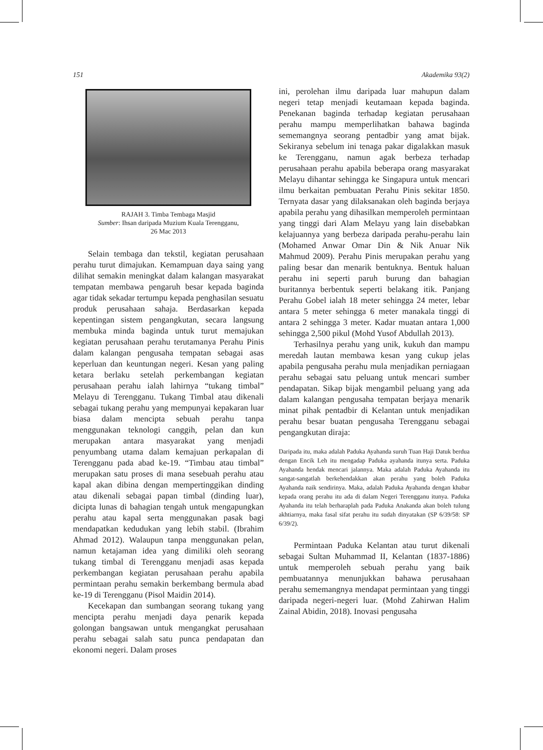151 Akademika 93(2)
RAJAH 3. Timba Tembaga Masjid
Sumber: Ihsan daripada Muzium Kuala Terengganu,
26 Mac 2013
Selain tembaga dan tekstil, kegiatan perusahaan perahu turut dimajukan. Kemampuan daya saing yang dilihat semakin meningkat dalam kalangan masyarakat tempatan membawa pengaruh besar kepada baginda agar tidak sekadar tertumpu kepada penghasilan sesuatu produk perusahaan sahaja. Berdasarkan kepada kepentingan sistem pengangkutan, secara langsung membuka minda baginda untuk turut memajukan kegiatan perusahaan perahu terutamanya Perahu Pinis dalam kalangan pengusaha tempatan sebagai asas keperluan dan keuntungan negeri. Kesan yang paling ketara berlaku setelah perkembangan kegiatan perusahaan perahu ialah lahirnya “tukang timbal” Melayu di Terengganu. Tukang Timbal atau dikenali sebagai tukang perahu yang mempunyai kepakaran luar biasa dalam mencipta sebuah perahu tanpa menggunakan teknologi canggih, pelan dan kun merupakan antara masyarakat yang menjadi penyumbang utama dalam kemajuan perkapalan di Terengganu pada abad ke-19. “Timbau atau timbal” merupakan satu proses di mana sesebuah perahu atau kapal akan dibina dengan mempertinggikan dinding atau dikenali sebagai papan timbal (dinding luar), dicipta lunas di bahagian tengah untuk mengapungkan perahu atau kapal serta menggunakan pasak bagi mendapatkan kedudukan yang lebih stabil. (Ibrahim Ahmad 2012). Walaupun tanpa menggunakan pelan, namun ketajaman idea yang dimiliki oleh seorang tukang timbal di Terengganu menjadi asas kepada perkembangan kegiatan perusahaan perahu apabila permintaan perahu semakin berkembang bermula abad ke-19 di Terengganu (Pisol Maidin 2014).
Kecekapan dan sumbangan seorang tukang yang mencipta perahu menjadi daya penarik kepada golongan bangsawan untuk mengangkat perusahaan perahu sebagai salah satu punca pendapatan dan ekonomi negeri. Dalam proses
ini, perolehan ilmu daripada luar mahupun dalam negeri tetap menjadi keutamaan kepada baginda. Penekanan baginda terhadap kegiatan perusahaan perahu mampu memperlihatkan bahawa baginda sememangnya seorang pentadbir yang amat bijak. Sekiranya sebelum ini tenaga pakar digalakkan masuk ke Terengganu, namun agak berbeza terhadap perusahaan perahu apabila beberapa orang masyarakat Melayu dihantar sehingga ke Singapura untuk mencari ilmu berkaitan pembuatan Perahu Pinis sekitar 1850. Ternyata dasar yang dilaksanakan oleh baginda berjaya apabila perahu yang dihasilkan memperoleh permintaan yang tinggi dari Alam Melayu yang lain disebabkan kelajuannya yang berbeza daripada perahu-perahu lain (Mohamed Anwar Omar Din & Nik Anuar Nik Mahmud 2009). Perahu Pinis merupakan perahu yang paling besar dan menarik bentuknya. Bentuk haluan perahu ini seperti paruh burung dan bahagian buritannya berbentuk seperti belakang itik. Panjang Perahu Gobel ialah 18 meter sehingga 24 meter, lebar antara 5 meter sehingga 6 meter manakala tinggi di antara 2 sehingga 3 meter. Kadar muatan antara 1,000 sehingga 2,500 pikul (Mohd Yusof Abdullah 2013).
Terhasilnya perahu yang unik, kukuh dan mampu meredah lautan membawa kesan yang cukup jelas apabila pengusaha perahu mula menjadikan perniagaan perahu sebagai satu peluang untuk mencari sumber pendapatan. Sikap bijak mengambil peluang yang ada dalam kalangan pengusaha tempatan berjaya menarik minat pihak pentadbir di Kelantan untuk menjadikan perahu besar buatan pengusaha Terengganu sebagai pengangkutan diraja:
Daripada itu, maka adalah Paduka Ayahanda suruh Tuan Haji Datuk berdua dengan Encik Leh itu mengadap Paduka ayahanda itunya serta. Paduka Ayahanda hendak mencari jalannya. Maka adalah Paduka Ayahanda itu sangat-sangatlah berkehendakkan akan perahu yang boleh Paduka Ayahanda naik sendirinya. Maka, adalah Paduka Ayahanda dengan khabar kepada orang perahu itu ada di dalam Negeri Terengganu itunya. Paduka Ayahanda itu telah berharaplah pada Paduka Anakanda akan boleh tulung akhtiarnya, maka fasal sifat perahu itu sudah dinyatakan (SP 6/39/58: SP 6/39/2).
Permintaan Paduka Kelantan atau turut dikenali sebagai Sultan Muhammad II, Kelantan (1837-1886) untuk memperoleh sebuah perahu yang baik pembuatannya menunjukkan bahawa perusahaan perahu sememangnya mendapat permintaan yang tinggi daripada negeri-negeri luar. (Mohd Zahirwan Halim Zainal Abidin, 2018). Inovasi pengusaha